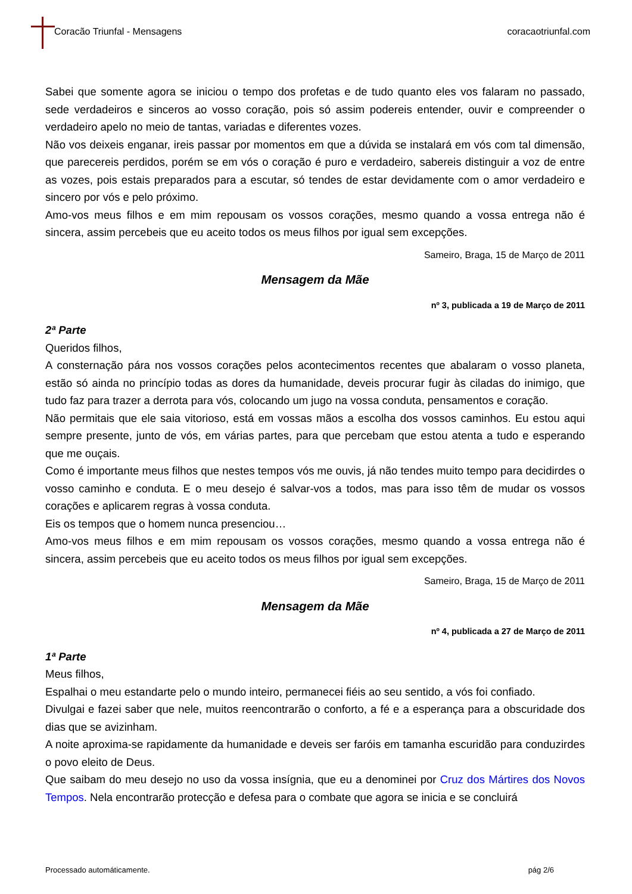Coracão Triunfal - Mensagens coracaotriunfal.com
Sabei que somente agora se iniciou o tempo dos profetas e de tudo quanto eles vos falaram no passado, sede verdadeiros e sinceros ao vosso coração, pois só assim podereis entender, ouvir e compreender o verdadeiro apelo no meio de tantas, variadas e diferentes vozes.
Não vos deixeis enganar, ireis passar por momentos em que a dúvida se instalará em vós com tal dimensão, que parecereis perdidos, porém se em vós o coração é puro e verdadeiro, sabereis distinguir a voz de entre as vozes, pois estais preparados para a escutar, só tendes de estar devidamente com o amor verdadeiro e sincero por vós e pelo próximo.
Amo-vos meus filhos e em mim repousam os vossos corações, mesmo quando a vossa entrega não é sincera, assim percebeis que eu aceito todos os meus filhos por igual sem excepções.
Sameiro, Braga, 15 de Março de 2011
Mensagem da Mãe
nº 3, publicada a 19 de Março de 2011
2ª Parte
Queridos filhos,
A consternação pára nos vossos corações pelos acontecimentos recentes que abalaram o vosso planeta, estão só ainda no princípio todas as dores da humanidade, deveis procurar fugir às ciladas do inimigo, que tudo faz para trazer a derrota para vós, colocando um jugo na vossa conduta, pensamentos e coração.
Não permitais que ele saia vitorioso, está em vossas mãos a escolha dos vossos caminhos. Eu estou aqui sempre presente, junto de vós, em várias partes, para que percebam que estou atenta a tudo e esperando que me ouçais.
Como é importante meus filhos que nestes tempos vós me ouvis, já não tendes muito tempo para decidirdes o vosso caminho e conduta. E o meu desejo é salvar-vos a todos, mas para isso têm de mudar os vossos corações e aplicarem regras à vossa conduta.
Eis os tempos que o homem nunca presenciou…
Amo-vos meus filhos e em mim repousam os vossos corações, mesmo quando a vossa entrega não é sincera, assim percebeis que eu aceito todos os meus filhos por igual sem excepções.
Sameiro, Braga, 15 de Março de 2011
Mensagem da Mãe
nº 4, publicada a 27 de Março de 2011
1ª Parte
Meus filhos,
Espalhai o meu estandarte pelo o mundo inteiro, permanecei fiéis ao seu sentido, a vós foi confiado.
Divulgai e fazei saber que nele, muitos reencontrarão o conforto, a fé e a esperança para a obscuridade dos dias que se avizinham.
A noite aproxima-se rapidamente da humanidade e deveis ser faróis em tamanha escuridão para conduzirdes o povo eleito de Deus.
Que saibam do meu desejo no uso da vossa insígnia, que eu a denominei por Cruz dos Mártires dos Novos Tempos. Nela encontrarão protecção e defesa para o combate que agora se inicia e se concluirá
Processado automáticamente. pág 2/6